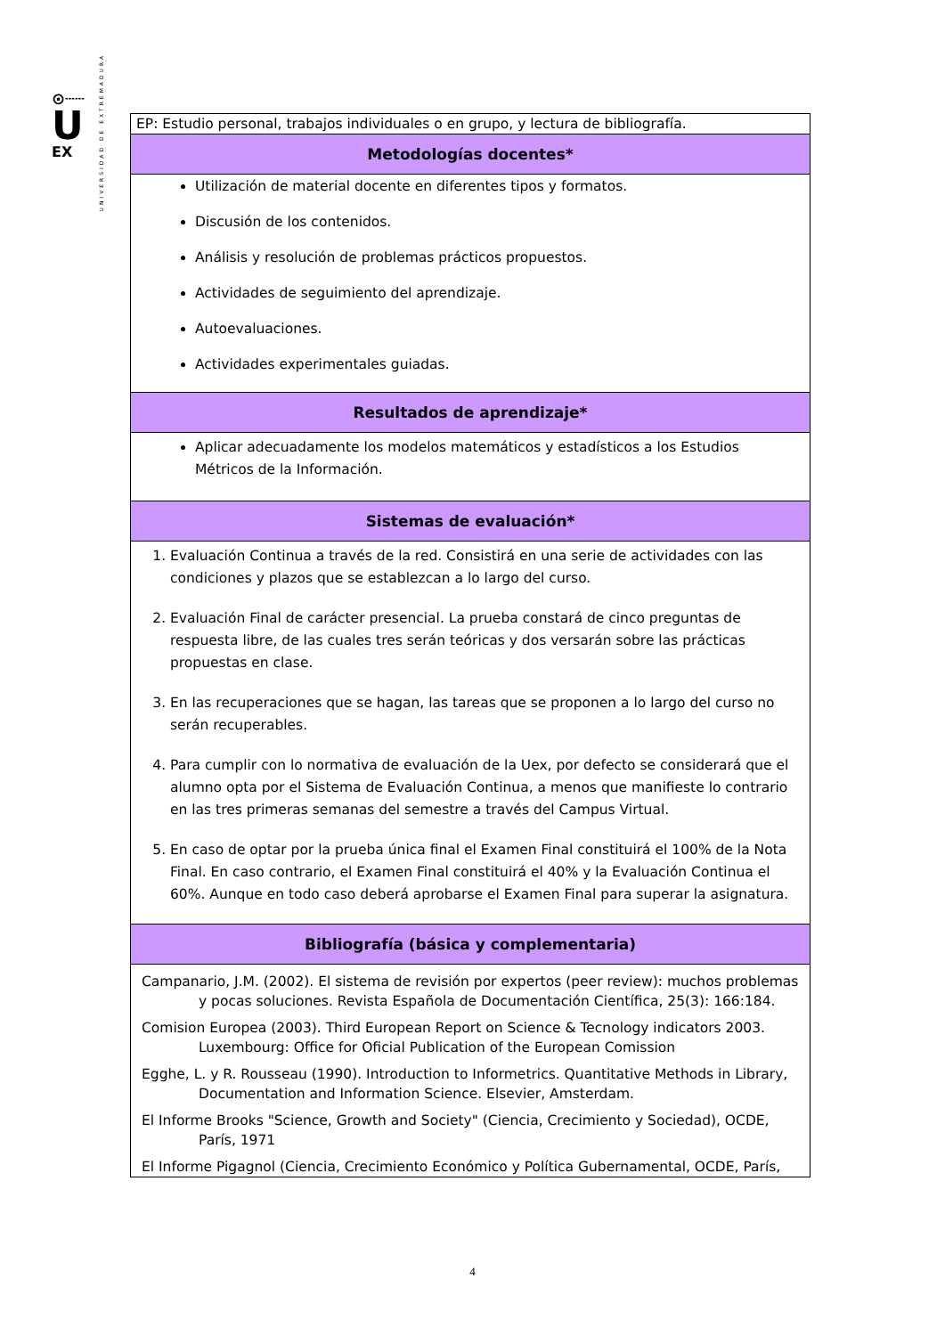⊙┄┄
U
EX
UNIVERSIDAD DE EXTREMADURA
| EP: Estudio personal, trabajos individuales o en grupo, y lectura de bibliografía. |
| Metodologías docentes* |
| Utilización de material docente en diferentes tipos y formatos. Discusión de los contenidos. Análisis y resolución de problemas prácticos propuestos. Actividades de seguimiento del aprendizaje. Autoevaluaciones. Actividades experimentales guiadas. |
| Resultados de aprendizaje* |
| Aplicar adecuadamente los modelos matemáticos y estadísticos a los Estudios Métricos de la Información. |
| Sistemas de evaluación* |
| 1. Evaluación Continua a través de la red. Consistirá en una serie de actividades con las condiciones y plazos que se establezcan a lo largo del curso. 2. Evaluación Final de carácter presencial. La prueba constará de cinco preguntas de respuesta libre, de las cuales tres serán teóricas y dos versarán sobre las prácticas propuestas en clase. 3. En las recuperaciones que se hagan, las tareas que se proponen a lo largo del curso no serán recuperables. 4. Para cumplir con lo normativa de evaluación de la Uex, por defecto se considerará que el alumno opta por el Sistema de Evaluación Continua, a menos que manifieste lo contrario en las tres primeras semanas del semestre a través del Campus Virtual. 5. En caso de optar por la prueba única final el Examen Final constituirá el 100% de la Nota Final. En caso contrario, el Examen Final constituirá el 40% y la Evaluación Continua el 60%. Aunque en todo caso deberá aprobarse el Examen Final para superar la asignatura. |
| Bibliografía (básica y complementaria) |
| Campanario, J.M. (2002). El sistema de revisión por expertos (peer review): muchos problemas y pocas soluciones. Revista Española de Documentación Científica, 25(3): 166:184. Comision Europea (2003). Third European Report on Science & Tecnology indicators 2003. Luxembourg: Office for Oficial Publication of the European Comission Egghe, L. y R. Rousseau (1990). Introduction to Informetrics. Quantitative Methods in Library, Documentation and Information Science. Elsevier, Amsterdam. El Informe Brooks "Science, Growth and Society" (Ciencia, Crecimiento y Sociedad), OCDE, París, 1971 El Informe Pigagnol (Ciencia, Crecimiento Económico y Política Gubernamental, OCDE, París, |
4